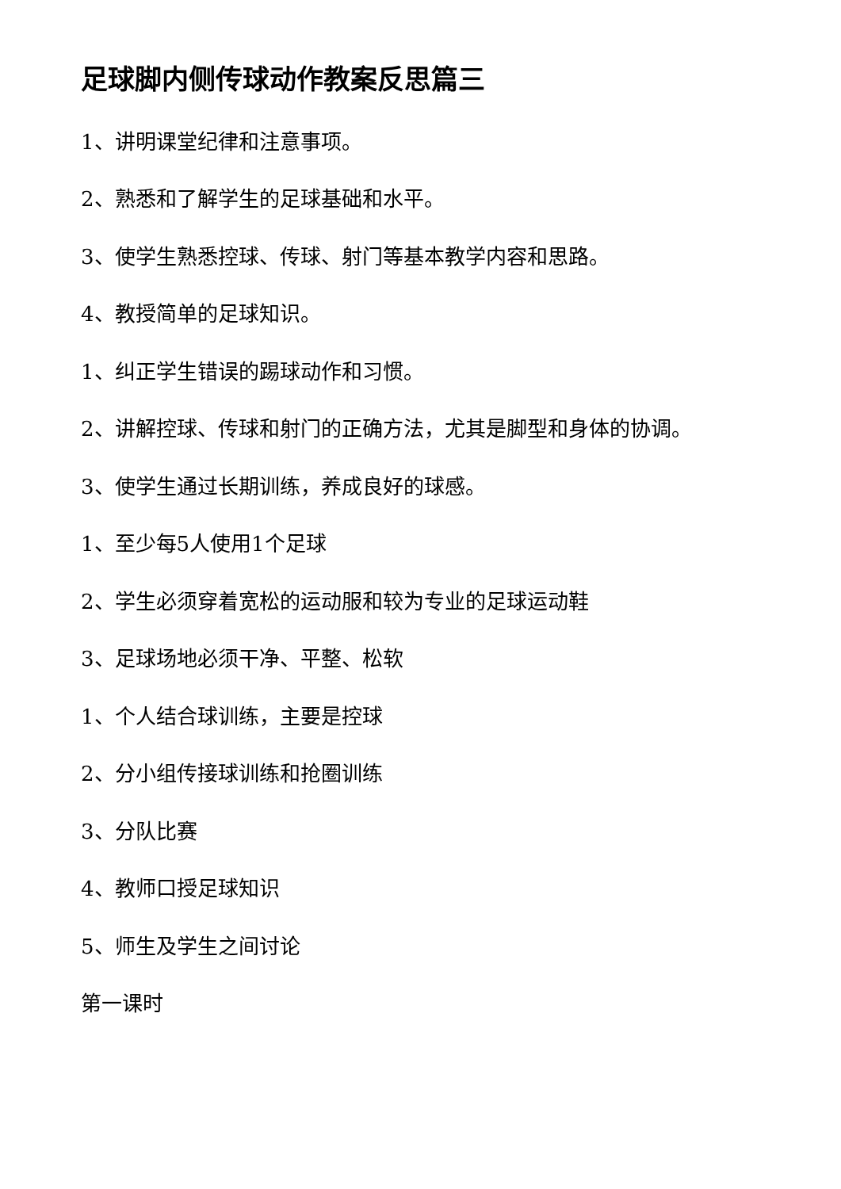足球脚内侧传球动作教案反思篇三
1、讲明课堂纪律和注意事项。
2、熟悉和了解学生的足球基础和水平。
3、使学生熟悉控球、传球、射门等基本教学内容和思路。
4、教授简单的足球知识。
1、纠正学生错误的踢球动作和习惯。
2、讲解控球、传球和射门的正确方法，尤其是脚型和身体的协调。
3、使学生通过长期训练，养成良好的球感。
1、至少每5人使用1个足球
2、学生必须穿着宽松的运动服和较为专业的足球运动鞋
3、足球场地必须干净、平整、松软
1、个人结合球训练，主要是控球
2、分小组传接球训练和抢圈训练
3、分队比赛
4、教师口授足球知识
5、师生及学生之间讨论
第一课时